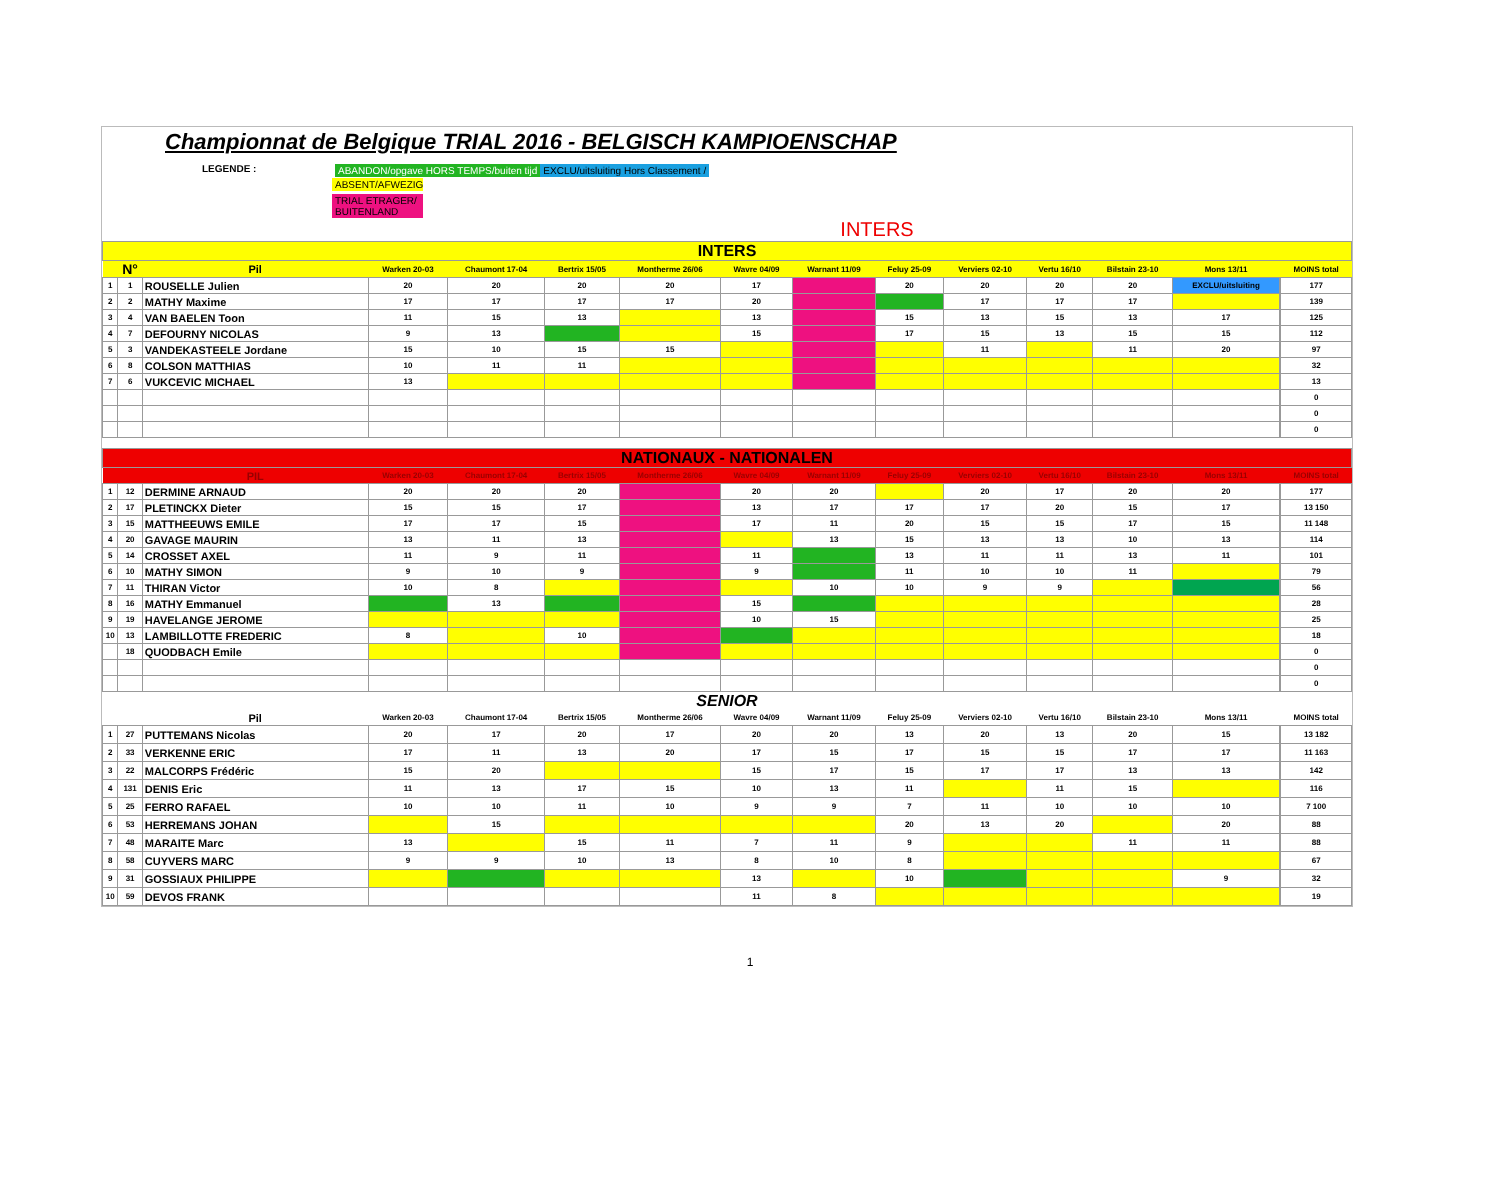Championnat de Belgique TRIAL 2016 - BELGISCH KAMPIOENSCHAP
LEGENDE : ABANDON/opgave HORS TEMPS/buiten tijd
EXCLU/uitsluiting Hors Classement /
ABSENT/AFWEZIG
TRIAL ETRAGER/ BUITENLAND
INTERS
| INTERS | | | | | | | | | | | | | | | |
| | N° | Pil | Warken 20-03 | Chaumont 17-04 | Bertrix 15/05 | Montherme 26/06 | Wavre 04/09 | Warnant 11/09 | Feluy 25-09 | Verviers 02-10 | Vertu 16/10 | Bilstain 23-10 | Mons 13/11 | | MOINS total |
| 1 | 1 | ROUSELLE Julien | 20 | 20 | 20 | 20 | 17 | | 20 | 20 | 20 | 20 | EXCLU/uitsluiting | | 177 |
| 2 | 2 | MATHY Maxime | 17 | 17 | 17 | 17 | 20 | | | 17 | 17 | 17 | | | 139 |
| 3 | 4 | VAN BAELEN Toon | 11 | 15 | 13 | | 13 | | 15 | 13 | 15 | 13 | 17 | | 125 |
| 4 | 7 | DEFOURNY NICOLAS | 9 | 13 | | | 15 | | 17 | 15 | 13 | 15 | 15 | | 112 |
| 5 | 3 | VANDEKASTEELE Jordane | 15 | 10 | 15 | 15 | | | | 11 | | 11 | 20 | | 97 |
| 6 | 8 | COLSON MATTHIAS | 10 | 11 | 11 | | | | | | | | | | 32 |
| 7 | 6 | VUKCEVIC MICHAEL | 13 | | | | | | | | | | | | 13 |
| | | | | | | | | | | | | | | | 0 |
| | | | | | | | | | | | | | | | 0 |
| | | | | | | | | | | | | | | | 0 |
| NATIONAUX - NATIONALEN | | | | | | | | | | | | | | | |
| | | PIL | Warken 20-03 | Chaumont 17-04 | Bertrix 15/05 | Montherme 26/06 | Wavre 04/09 | Warnant 11/09 | Feluy 25-09 | Verviers 02-10 | Vertu 16/10 | Bilstain 23-10 | Mons 13/11 | | MOINS total |
| 1 | 12 | DERMINE ARNAUD | 20 | 20 | 20 | | 20 | 20 | | 20 | 17 | 20 | 20 | | 177 |
| 2 | 17 | PLETINCKX Dieter | 15 | 15 | 17 | | 13 | 17 | 17 | 17 | 20 | 15 | 17 | | 13 150 |
| 3 | 15 | MATTHEEUWS EMILE | 17 | 17 | 15 | | 17 | 11 | 20 | 15 | 15 | 17 | 15 | | 11 148 |
| 4 | 20 | GAVAGE MAURIN | 13 | 11 | 13 | | | 13 | 15 | 13 | 13 | 10 | 13 | | 114 |
| 5 | 14 | CROSSET AXEL | 11 | 9 | 11 | | 11 | | 13 | 11 | 11 | 13 | 11 | | 101 |
| 6 | 10 | MATHY SIMON | 9 | 10 | 9 | | 9 | | 11 | 10 | 10 | 11 | | | 79 |
| 7 | 11 | THIRAN Victor | 10 | 8 | | | | 10 | 10 | 9 | 9 | | | | 56 |
| 8 | 16 | MATHY Emmanuel | | 13 | | | 15 | | | | | | | | 28 |
| 9 | 19 | HAVELANGE JEROME | | | | | 10 | 15 | | | | | | | 25 |
| 10 | 13 | LAMBILLOTTE FREDERIC | 8 | | 10 | | | | | | | | | | 18 |
| | 18 | QUODBACH Emile | | | | | | | | | | | | | 0 |
| | | | | | | | | | | | | | | | 0 |
| | | | | | | | | | | | | | | | 0 |
| SENIOR | | | | | | | | | | | | | | | |
| | | Pil | Warken 20-03 | Chaumont 17-04 | Bertrix 15/05 | Montherme 26/06 | Wavre 04/09 | Warnant 11/09 | Feluy 25-09 | Verviers 02-10 | Vertu 16/10 | Bilstain 23-10 | Mons 13/11 | | MOINS total |
| 1 | 27 | PUTTEMANS Nicolas | 20 | 17 | 20 | 17 | 20 | 20 | 13 | 20 | 13 | 20 | 15 | | 13 182 |
| 2 | 33 | VERKENNE ERIC | 17 | 11 | 13 | 20 | 17 | 15 | 17 | 15 | 15 | 17 | 17 | | 11 163 |
| 3 | 22 | MALCORPS Frédéric | 15 | 20 | | | 15 | 17 | 15 | 17 | 17 | 13 | 13 | | 142 |
| 4 | 131 | DENIS Eric | 11 | 13 | 17 | 15 | 10 | 13 | 11 | | 11 | 15 | | | 116 |
| 5 | 25 | FERRO RAFAEL | 10 | 10 | 11 | 10 | 9 | 9 | 7 | 11 | 10 | 10 | 10 | | 7 100 |
| 6 | 53 | HERREMANS JOHAN | | 15 | | | | | 20 | 13 | 20 | | 20 | | 88 |
| 7 | 48 | MARAITE Marc | 13 | | 15 | 11 | 7 | 11 | 9 | | | 11 | 11 | | 88 |
| 8 | 58 | CUYVERS MARC | 9 | 9 | 10 | 13 | 8 | 10 | 8 | | | | | | 67 |
| 9 | 31 | GOSSIAUX PHILIPPE | | | | | 13 | | 10 | | | | 9 | | 32 |
| 10 | 59 | DEVOS FRANK | | | | | 11 | 8 | | | | | | | 19 |
1